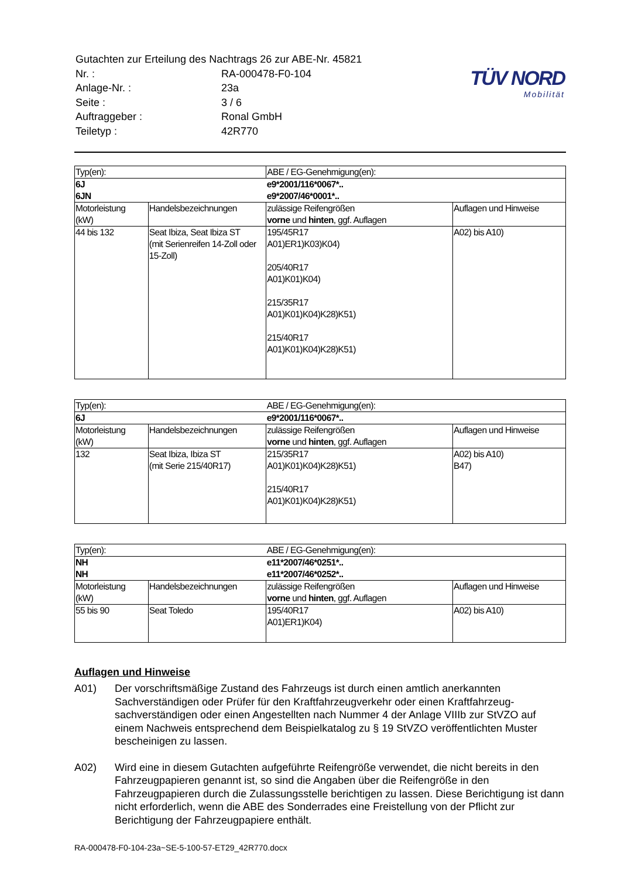TÜV NORD
Mobilität
| Gutachten zur Erteilung des Nachtrags 26 zur ABE-Nr. 45821 | |
| Nr. : | RA-000478-F0-104 |
| Anlage-Nr. : | 23a |
| Seite : | 3 / 6 |
| Auftraggeber : | Ronal GmbH |
| Teiletyp : | 42R770 |
| Typ(en): | | ABE / EG-Genehmigung(en): | |
| 6J 6JN | | e9*2001/116*0067*.. e9*2007/46*0001*.. | |
| Motorleistung (kW) | Handelsbezeichnungen | zulässige Reifengrößen vorne und hinten , ggf. Auflagen | Auflagen und Hinweise |
| 44 bis 132 | Seat Ibiza, Seat Ibiza ST (mit Serienreifen 14-Zoll oder 15-Zoll) | 195/45R17 A01)ER1)K03)K04) 205/40R17 A01)K01)K04) 215/35R17 A01)K01)K04)K28)K51) 215/40R17 A01)K01)K04)K28)K51) | A02) bis A10) |
| Typ(en): | | ABE / EG-Genehmigung(en): | |
| 6J | | e9*2001/116*0067*.. | |
| Motorleistung (kW) | Handelsbezeichnungen | zulässige Reifengrößen vorne und hinten , ggf. Auflagen | Auflagen und Hinweise |
| 132 | Seat Ibiza, Ibiza ST (mit Serie 215/40R17) | 215/35R17 A01)K01)K04)K28)K51) 215/40R17 A01)K01)K04)K28)K51) | A02) bis A10) B47) |
| Typ(en): | | ABE / EG-Genehmigung(en): | |
| NH NH | | e11*2007/46*0251*.. e11*2007/46*0252*.. | |
| Motorleistung (kW) | Handelsbezeichnungen | zulässige Reifengrößen vorne und hinten , ggf. Auflagen | Auflagen und Hinweise |
| 55 bis 90 | Seat Toledo | 195/40R17 A01)ER1)K04) | A02) bis A10) |
Auflagen und Hinweise
A01) Der vorschriftsmäßige Zustand des Fahrzeugs ist durch einen amtlich anerkannten Sachverständigen oder Prüfer für den Kraftfahrzeugverkehr oder einen Kraftfahrzeug-sachverständigen oder einen Angestellten nach Nummer 4 der Anlage VIIIb zur StVZO auf einem Nachweis entsprechend dem Beispielkatalog zu § 19 StVZO veröffentlichten Muster bescheinigen zu lassen.
A02) Wird eine in diesem Gutachten aufgeführte Reifengröße verwendet, die nicht bereits in den Fahrzeugpapieren genannt ist, so sind die Angaben über die Reifengröße in den Fahrzeugpapieren durch die Zulassungsstelle berichtigen zu lassen. Diese Berichtigung ist dann nicht erforderlich, wenn die ABE des Sonderrades eine Freistellung von der Pflicht zur Berichtigung der Fahrzeugpapiere enthält.
RA-000478-F0-104-23a~SE-5-100-57-ET29_42R770.docx